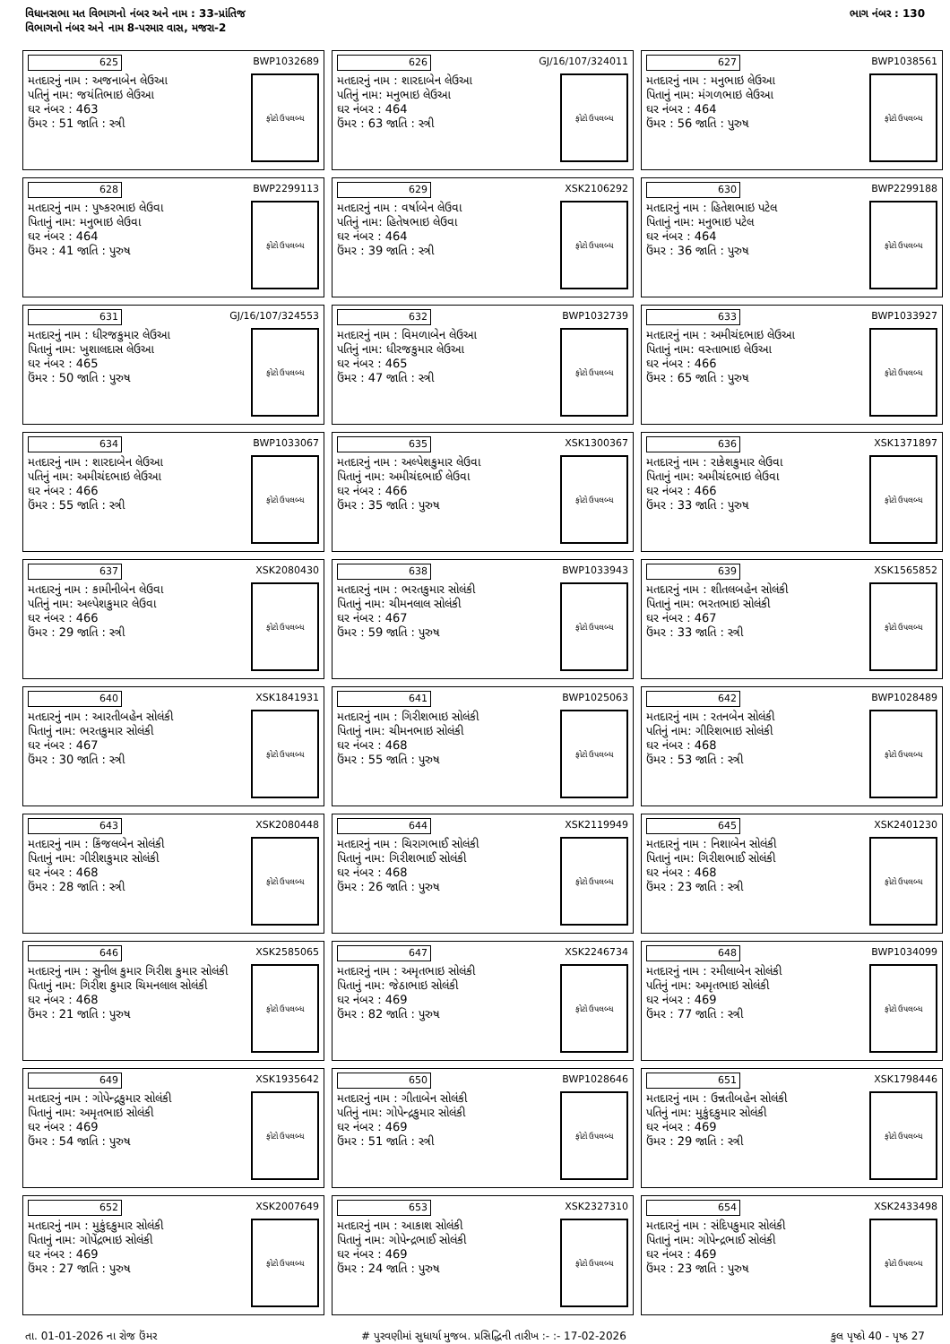વિધાનસભા મત વિભાગનો નંબર અને નામ : 33-પ્રાંતિજ
વિભાગનો નંબર અને નામ 8-પરમાર વાસ, મજરા-2
ભાગ નંબર : 130
625 BWP1032689
મતદારનું નામ : અજનાબેન લેઉઆ
પતિનું નામ: જયંતિભાઇ લેઉઆ
ઘર નંબર : 463
ઉંમર : 51 જાતિ : સ્ત્રી
ફોટો ઉપલબ્ધ
626 GJ/16/107/324011
મતદારનું નામ : શારદાબેન લેઉઆ
પતિનું નામ: મનુભાઇ લેઉઆ
ઘર નંબર : 464
ઉંમર : 63 જાતિ : સ્ત્રી
ફોટો ઉપલબ્ધ
627 BWP1038561
મતદારનું નામ : મનુભાઇ લેઉઆ
પિતાનું નામ: મંગળભાઇ લેઉઆ
ઘર નંબર : 464
ઉંમર : 56 જાતિ : પુરુષ
ફોટો ઉપલબ્ધ
628 BWP2299113
મતદારનું નામ : પુષ્કરભાઇ લેઉવા
પિતાનું નામ: મનુભાઇ લેઉવા
ઘર નંબર : 464
ઉંમર : 41 જાતિ : પુરુષ
ફોટો ઉપલબ્ધ
629 XSK2106292
મતદારનું નામ : વર્ષાબેન લેઉવા
પતિનું નામ: હિતેષભાઇ લેઉવા
ઘર નંબર : 464
ઉંમર : 39 જાતિ : સ્ત્રી
ફોટો ઉપલબ્ધ
630 BWP2299188
મતદારનું નામ : હિતેશભાઇ પટેલ
પિતાનું નામ: મનુભાઇ પટેલ
ઘર નંબર : 464
ઉંમર : 36 જાતિ : પુરુષ
ફોટો ઉપલબ્ધ
631 GJ/16/107/324553
મતદારનું નામ : ધીરજકુમાર લેઉઆ
પિતાનું નામ: ખુશાલદાસ લેઉઆ
ઘર નંબર : 465
ઉંમર : 50 જાતિ : પુરુષ
ફોટો ઉપલબ્ધ
632 BWP1032739
મતદારનું નામ : વિમળાબેન લેઉઆ
પતિનું નામ: ધીરજકુમાર લેઉઆ
ઘર નંબર : 465
ઉંમર : 47 જાતિ : સ્ત્રી
ફોટો ઉપલબ્ધ
633 BWP1033927
મતદારનું નામ : અમીચંદભાઇ લેઉઆ
પિતાનું નામ: વસ્તાભાઇ લેઉઆ
ઘર નંબર : 466
ઉંમર : 65 જાતિ : પુરુષ
ફોટો ઉપલબ્ધ
634 BWP1033067
મતદારનું નામ : શારદાબેન લેઉઆ
પતિનું નામ: અમીચંદભાઇ લેઉઆ
ઘર નંબર : 466
ઉંમર : 55 જાતિ : સ્ત્રી
ફોટો ઉપલબ્ધ
635 XSK1300367
મતદારનું નામ : અલ્પેશકુમાર લેઉવા
પિતાનું નામ: અમીચંદભાઈ લેઉવા
ઘર નંબર : 466
ઉંમર : 35 જાતિ : પુરુષ
ફોટો ઉપલબ્ધ
636 XSK1371897
મતદારનું નામ : રાકેશકુમાર લેઉવા
પિતાનું નામ: અમીચંદભાઇ લેઉવા
ઘર નંબર : 466
ઉંમર : 33 જાતિ : પુરુષ
ફોટો ઉપલબ્ધ
637 XSK2080430
મતદારનું નામ : કામીનીબેન લેઉવા
પતિનું નામ: અલ્પેશકુમાર લેઉવા
ઘર નંબર : 466
ઉંમર : 29 જાતિ : સ્ત્રી
ફોટો ઉપલબ્ધ
638 BWP1033943
મતદારનું નામ : ભરતકુમાર સોલંકી
પિતાનું નામ: ચીમનલાલ સોલંકી
ઘર નંબર : 467
ઉંમર : 59 જાતિ : પુરુષ
ફોટો ઉપલબ્ધ
639 XSK1565852
મતદારનું નામ : શીતલબહેન સોલંકી
પિતાનું નામ: ભરતભાઇ સોલંકી
ઘર નંબર : 467
ઉંમર : 33 જાતિ : સ્ત્રી
ફોટો ઉપલબ્ધ
640 XSK1841931
મતદારનું નામ : આરતીબહેન સોલંકી
પિતાનું નામ: ભરતકુમાર સોલંકી
ઘર નંબર : 467
ઉંમર : 30 જાતિ : સ્ત્રી
ફોટો ઉપલબ્ધ
641 BWP1025063
મતદારનું નામ : ગિરીશભાઇ સોલંકી
પિતાનું નામ: ચીમનભાઇ સોલંકી
ઘર નંબર : 468
ઉંમર : 55 જાતિ : પુરુષ
ફોટો ઉપલબ્ધ
642 BWP1028489
મતદારનું નામ : રતનબેન સોલંકી
પતિનું નામ: ગીરિશભાઇ સોલંકી
ઘર નંબર : 468
ઉંમર : 53 જાતિ : સ્ત્રી
ફોટો ઉપલબ્ધ
643 XSK2080448
મતદારનું નામ : કિંજલબેન સોલંકી
પિતાનું નામ: ગીરીશકુમાર સોલંકી
ઘર નંબર : 468
ઉંમર : 28 જાતિ : સ્ત્રી
ફોટો ઉપલબ્ધ
644 XSK2119949
મતદારનું નામ : ચિરાગભાઈ સોલંકી
પિતાનું નામ: ગિરીશભાઈ સોલંકી
ઘર નંબર : 468
ઉંમર : 26 જાતિ : પુરુષ
ફોટો ઉપલબ્ધ
645 XSK2401230
મતદારનું નામ : નિશાબેન સોલંકી
પિતાનું નામ: ગિરીશભાઈ સોલંકી
ઘર નંબર : 468
ઉંમર : 23 જાતિ : સ્ત્રી
ફોટો ઉપલબ્ધ
646 XSK2585065
મતદારનું નામ : સુનીલ કુમાર ગિરીશ કુમાર સોલંકી
પિતાનું નામ: ગિરીશ કુમાર ચિમનલાલ સોલંકી
ઘર નંબર : 468
ઉંમર : 21 જાતિ : પુરુષ
ફોટો ઉપલબ્ધ
647 XSK2246734
મતદારનું નામ : અમૃતભાઇ સોલંકી
પિતાનું નામ: જેઠાભાઇ સોલંકી
ઘર નંબર : 469
ઉંમર : 82 જાતિ : પુરુષ
ફોટો ઉપલબ્ધ
648 BWP1034099
મતદારનું નામ : રમીલાબેન સોલંકી
પતિનું નામ: અમૃતભાઇ સોલંકી
ઘર નંબર : 469
ઉંમર : 77 જાતિ : સ્ત્રી
ફોટો ઉપલબ્ધ
649 XSK1935642
મતદારનું નામ : ગોપેન્દ્રકુમાર સોલંકી
પિતાનું નામ: અમૃતભાઇ સોલંકી
ઘર નંબર : 469
ઉંમર : 54 જાતિ : પુરુષ
ફોટો ઉપલબ્ધ
650 BWP1028646
મતદારનું નામ : ગીતાબેન સોલંકી
પતિનું નામ: ગોપેન્દ્રકુમાર સોલંકી
ઘર નંબર : 469
ઉંમર : 51 જાતિ : સ્ત્રી
ફોટો ઉપલબ્ધ
651 XSK1798446
મતદારનું નામ : ઉન્નતીબહેન સોલંકી
પતિનું નામ: મુકુંદકુમાર સોલંકી
ઘર નંબર : 469
ઉંમર : 29 જાતિ : સ્ત્રી
ફોટો ઉપલબ્ધ
652 XSK2007649
મતદારનું નામ : મુકુંદકુમાર સોલંકી
પિતાનું નામ: ગોપેંદ્રભાઇ સોલંકી
ઘર નંબર : 469
ઉંમર : 27 જાતિ : પુરુષ
ફોટો ઉપલબ્ધ
653 XSK2327310
મતદારનું નામ : આકાશ સોલંકી
પિતાનું નામ: ગોપેન્દ્રભાઈ સોલંકી
ઘર નંબર : 469
ઉંમર : 24 જાતિ : પુરુષ
ફોટો ઉપલબ્ધ
654 XSK2433498
મતદારનું નામ : સંદિપકુમાર સોલંકી
પિતાનું નામ: ગોપેન્દ્રભાઈ સોલંકી
ઘર નંબર : 469
ઉંમર : 23 જાતિ : પુરુષ
ફોટો ઉપલબ્ધ
તા. 01-01-2026 ના રોજ ઉંમર # પુરવણીમાં સુધાર્યા મુજબ. પ્રસિદ્ધિની તારીખ :- :- 17-02-2026 કુલ પૃષ્ઠો 40 - પૃષ્ઠ 27